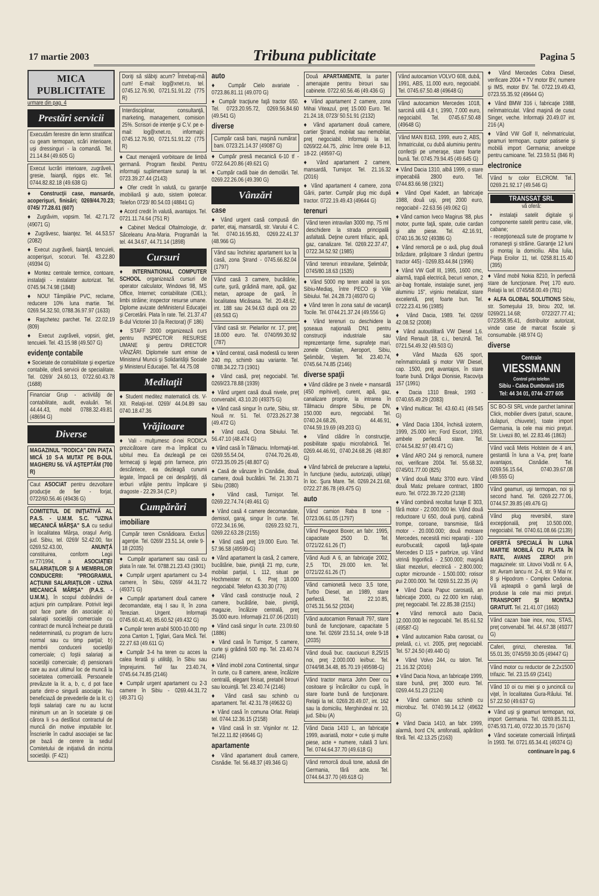17 martie 2003 Tribuna publicitate Pagina 5
MICA PUBLICITATE
urmare din pag. 4
Prestări servicii
Executăm ferestre din lemn stratificat cu geam termopan, scări interioare, uşi dressinguri - la comandă. Tel. 21.14.84 (49.605 G)
Execut lucrări interioare, zugrăveli, gresie, faianţă, rigips etc. Tel. 0744.82.82.18 (49.638 G)
♦ Construcţii case, mansarde, acoperişuri, finisări; 0269/44.70.23; 0745/ 77.28.61 (607)
♦ Zugrăvim, vopsim. Tel. 42.71.72 (49071 G)
♦ Zugrăvesc, faianţez. Tel. 44.53.57 (2082)
♦ Execut zugrăveli, faianţă, tencuieli, acoperişuri, scocuri. Tel. 43.22.80 (49394 G)
♦ Montez centrale termice, contoare, instalaţii - instalator autorizat. Tel. 0745.94.74.98 (1848)
♦ NOU! Tâmplărie PVC, reclame, reducere 10% luna martie. Tel. 0269.54.32.50, 0788.36.97.97 (1633)
♦ Raşchetez parchet. Tel. 22.02.19 (809)
♦ Execut zugrăveli, vopsiri, glet, tencuieli. Tel. 43.15.98 (49.507 G)
evidenţe contabile
♦ Societate de contabilitate şi expertize contabile, oferă servicii de specialitate. Tel. 0269/ 24.60.13, 0722.60.43.78 (1688)
Financiar Grup - activităţi de contabilitate, audit, evaluări. Tel. 44.44.43, mobil 0788.32.49.81 (48694 G)
Diverse
MAGAZINUL "RODICA" DIN PIAŢA MICĂ 10 S-A MUTAT PE B-DUL MAGHERU 56. VĂ AŞTEPTĂM (700 R)
Caut ASOCIAT pentru dezvoltare producţie de fier - forjat, 0722/60.56.46 (49436 G)
COMITETUL DE INIŢIATIVĂ AL P.A.S. - U.M.M. S.C. "UZINA MECANICĂ MÂRŞA" S.A cu sediul în localitatea Mârşa, oraşul Avrig, jud. Sibiu, tel. 0269/ 52.42.00, fax 0269.52.43.00, ANUNŢĂ constituirea, conform Legii nr.77/1994, a ASOCIAŢIEI SALARIAŢILOR ŞI A MEMBRILOR CONDUCERII: "PROGRAMUL ACŢIUNII SALARIAŢILOR - UZINA MECANICĂ MÂRŞA" (P.A.S. - U.M.M.), în scopul dobândirii de acţiuni prin cumpărare. Potrivit legii pot face parte din asociaţie: a) salariaţii societăţii comerciale cu contract de muncă încheiat pe durată nedeterminată, cu program de lucru normal sau cu timp parţial; b) membrii conducerii societăţii comerciale; c) foştii salariaţi ai societăţii comerciale; d) pensionarii care au avut ultimul loc de muncă la societatea comercială. Persoanele prevăzute la lit. a, b, c, d pot face parte dintr-o singură asociaţie. Nu beneficiază de prevederile de la lit. c) foştii salariaţi care nu au lucrat minimum un an în societate şi cei cărora li s-a desfăcut contractul de muncă din motive imputabile lor. Înscrierile în cadrul asociaţiei se fac pe bază de cerere la sediul Comitetului de iniţiativă din incinta societăţii. (F 421)
Doriţi să slăbiţi acum? Întrebaţi-mă cum! E-mail: log@xnet.ro, tel. 0745.12.76.90, 0721.51.91.22 (775 R)
Interdisciplinar, consultanţă, marketing, management, comision 25%. Scrisori de intenţie şi C.V. pe e-mail: log@xnet.ro, informaţii: 0745.12.76.90, 0721.51.91.22 (775 R)
♦ Caut menajeră vorbitoare de limbă germană. Program flexibil. Pentru informaţii suplimentare sunaţi la tel. 0723.39.27.44 (2143)
♦ Ofer credit în valută, cu garanţie imobiliară şi auto, sistem ipotecar. Telefon 0723/ 80.54.03 (48841 G)
♦ Acord credit în valută, avantajos. Tel. 0721.11.74.64 (751 R)
♦ Cabinet Medical Oftalmologie, dr. Săceleanu Ana-Maria. Programări la tel. 44.34.67, 44.71.14 (1898)
Cursuri
♦ INTERNATIONAL COMPUTER SCHOOL organizează cursuri de operator calculator, Windows 98, MS Office, Internet; contabilitate (CIEL); limbi străine; inspector resurse umane. Diplome avizate deMinisterul Educaţiei şi Cercetării. Plata în rate. Tel. 21.37.47 B-dul Victoriei 10 (la Rectorat) (F 186)
♦ STAFF 2000 organizează curs pentru INSPECTOR RESURSE UMANE şi pentru DIRECTOR VÂNZĂRI. Diplomele sunt emise de Ministerul Muncii şi Solidarităţii Sociale şi Ministerul Educaţiei. Tel. 44.75.08
Meditaţii
♦ Student meditez matematică cls. V-XII. Relaţii-tel. 0269/ 44.04.89 sau 0740.18.47.36
Vrăjitoare
♦ Vali - mulţumesc d-nei RODICA prezicătoare care m-a împăcat cu iubitul meu. Ea dezleagă pe cei fermecaţi şi legaţi prin farmece, prin descântece, ea dezleagă cununii legate, împacă pe cei despărţiţi, dă ierburi vrăjite pentru împăcare şi dragoste - 22.29.34 (C.P.)
Cumpărări
imobiliare
Cumpăr teren Cisnădioara. Exclus agenţie. Tel. 0269/ 23.51.14, orele 9-18 (2035)
♦ Cumpăr apartament sau casă cu plata în rate. Tel. 0788.21.23.43 (1901)
♦ Cumpăr urgent apartament cu 3-4 camere, în Sibiu, 0269/ 44.31.72 (49371 G)
♦ Cumpăr apartament două camere decomandate, etaj I sau II, în zona Terezian. Urgent. Informaţii 0745.60.41.40, 85.60.52 (49.432 G)
♦ Cumpăr teren arabil 5000-10.000 mp zona Canton 1, Ţiglari, Gara Mică. Tel. 22.27.63 (49.611 G)
♦ Cumpăr 3-4 ha teren cu acces la calea ferată şi utilităţi, în Sibiu sau împrejurimi. Tel/ fax 23.40.74, 0745.64.74.85 (2146)
♦ Cumpăr urgent apartament cu 2-3 camere în Sibiu - 0269.44.31.72 (49.371 G)
auto
♦ Cumpăr Cielo avariate - 0723.86.81.11 (49.070 G)
♦ Cumpăr tracţiune faţă tractor 650. Tel. 0723.20.95.72, 0269.56.84.60 (49.541 G)
diverse
Cumpăr casă bani, maşină numărat bani. 0723.21.14.37 (49087 G)
♦ Cumpăr presă mecanică 6-10 tf - 0722.64.20.86 (49.621 G)
♦ Cumpăr cadă baie din demolări. Tel. 0269.22.26.06 (49.390 G)
Vânzări
case
♦ Vând urgent casă compusă din parter, etaj, mansardă, str. Varului 4 C. Tel. 0740.16.95.83, 0269.22.41.37 (48.966 G)
Vând sau închiriez apartament lux la casă, zona Ştrand - 0745.66.82.04 (1797)
Vând casă 3 camere, bucătărie, curte, şură, grădină mare, apă, gaz metan, aproape de gară, în localitatea Micăsasa. Tel. 20.48.62, int. 188 sau 24.94.63 după ora 20 (49.563 G)
Vând casă str. Pielarilor nr. 17, preţ 18.000 euro. Tel. 0740/99.30.92 (787)
♦ Vând central, casă modestă cu teren 240 mp, schimb sau variante. Tel. 0788.34.22.73 (1901)
♦ Vând casă, preţ negociabil. Tel. 0269/23.78.88 (1939)
♦ Vând urgent casă două nivele, preţ convenabil, 43.10.20 (49375 G)
♦ Vând casă singur în curte, Sibiu, str. Nouă nr. 51. Tel. 0723.26.27.38 (49.472 G)
♦ Vând casă, Ocna Sibiului. Tel. 56.47.10 (48.474 G)
♦ Vând casă în Tălmaciu. Informaţii-tel. 0269.55.54.04, 0744.70.26.49, 0723.35.09.25 (48.807 G)
♦ Casă de vânzare în Cisnădie, două camere, două bucătării. Tel. 21.30.71 Sibiu (2080)
♦ Vând casă, Turnişor. Tel. 0269.22.74.74 (49.461 G)
♦ Vând casă 4 camere decomandate, demisol, garaj, singur în curte. Tel. 0722.34.16.96, 0269.23.92.71, 0269.22.63.28 (2155)
♦ Vând casă preţ 19.000 Euro. Tel. 57.96.58 (49599-G)
♦ Vând apartament la casă, 2 camere, bucătărie, baie, pivniţă 21 mp, curte, mobilat parţial, L 112, situat pe Hochmeister nr. 6. Preţ 18.000 negociabil. Telefon 43.30.30 (776)
♦ Vând casă construcţie nouă, 2 camere, bucătărie, baie, pivniţă, magazie, încălzire centrală, preţ 35.000 euro. Informaţii 21.07.06 (2010)
♦ Vând casă singur în curte. 23.09.60 (1886)
♦ Vând casă în Turnişor, 5 camere, curte şi grădină 500 mp. Tel. 23.40.74 (2146)
♦ Vând imobil zona Continental, singur în curte, cu 8 camere, anexe, încălzire centrală, elegant finisat, pretabil birouri sau locuinţă. Tel. 23.40.74 (2146)
♦ Vând casă sau schimb cu apartament. Tel. 42.31.78 (49632 G)
♦ Vând casă în comuna Orlat. Relaţii tel. 0744.12.36.15 (2158)
♦ Vând casă în str. Vişinilor nr. 12. Tel.22.11.82 (49646 G)
apartamente
♦ Vând apartament două camere, Cisnădie. Tel. 56.48.37 (49.346 G)
Două APARTAMENTE, la parter amenajate pentru birouri sau cabinete. 0722.60.56.46 (49.436 G)
♦ Vând apartament 2 camere, zona Mihai Viteazul, preţ 15.000 Euro. Tel. 21.24.18, 0723/ 50.51.91 (2132)
♦ Vând apartament două camere, cartier Ştrand, mobilat sau nemobilat, preţ negociabil. Informaţii la tel. 0269/22.44.75, zilnic între orele 8-13, 18-22. (49597-G)
♦ Vând apartament 2 camere, mansardă, Turnişor. Tel. 21.16.32 (2016)
♦ Vând apartament 4 camere, zona Gării, parter. Cumpăr plug mic după tractor. 0722.19.49.43 (49644 G)
terenuri
Vând teren intravilan 3000 mp, 75 ml deschidere la strada principală asfaltată. Deţine curent trifazic, apă, gaz, canalizare. Tel. 0269.22.37.47, 0722.34.52.92 (1985)
Vând terenuri intravilane, Şelimbăr, 0745/80.18.63 (1535)
♦ Vând 5000 mp teren arabil la şos. Sibiu-Mediaş, între PECO şi Viile Sibiului. Tel. 24.28.73 (49370 G)
♦ Vând teren în zona satul de vacanţă Tocile. Tel. 0744.21.37.24 (49.556 G)
♦ Vând terenuri cu deschidere la şoseaua naţională DN1 pentru construcţii industriale sau reprezentanţe firme, suprafeţe mari, zonele Cristian, Aeroport, Sibiu, Şelimbăr, Veştem. Tel. 23.40.74, 0745.64.74.85 (2146)
diverse spaţii
♦ Vând clădire pe 3 nivele + mansardă (450 mp/nivel), curent, apă, gaz, canalizare proprie, la intrarea în Tălmaciu dinspre Sibiu, pe DN, 150.000 euro, negociabil. Tel. 0740.24.68.26, 44.46.91, 0744.59.19.69 (49.203 G)
♦ Vând clădire în construcţie, posibilitate spaţiu microfabrică. Tel. 0269.44.46.91, 0740.24.68.26 (48.807 G)
♦ Vând fabrică de prelucrare a laptelui, în funcţiune (sediu, autorizaţii, utilaje) în loc. Şura Mare. Tel. 0269.24.21.68, 0722.27.86.78 (49.475 G)
auto
Vând camion Raba 8 tone - 0723.06.61.05 (1797)
Vând Peugeot Boxer, an fabr. 1995, capacitate 2500 D. Tel. 0721/22.61.26 (T)
Vând Audi A 6, an fabricaţie 2002, 2,5 TDI, 29.000 km. Tel. 0721/22.61.26 (T)
Vând camionetă Iveco 3,5 tone, Turbo Diesel, an 1989, stare perfectă. Tel. 22.10.85, 0745.31.56.52 (2034)
Vând autocamion Renault 797, stare bună de funcţionare, capacitate 5 tone. Tel. 0269/ 23.51.14, orele 9-18 (2035)
Vând două buc. cauciucuri 8,25/15 noi, preţ 2.000.000 lei/buc. Tel. 0744/98.34.48, 85.70.19 (49598-G)
Vând tractor marca John Deer cu cositoare şi încărcător cu cupă, în stare foarte bună de funcţionare. Relaţii la tel. 0269.20.49.07, int. 162 sau la domiciliu, Merghindeal nr. 10, jud. Sibiu (A)
Vând Dacia 1410 L, an fabricaţie 1999, avariată, motor + cutie şi multe piese, acte + numere, rulată 3 luni. Tel. 0744.64.37.70 (49.618 G)
Vând remorcă două tone, adusă din Germania, fără acte. Tel. 0744.64.37.70 (49.618 G)
Vând autocamion VOLVO 608, dubă, 1991, ABS, 11.000 euro, negociabil. Tel. 0745.67.50.48 (49648 G)
Vând autocamion Mercedes 1018, sarcină utilă 4,8 t, 1990, 7.000 euro, negociabil. Tel. 0745.67.50.48 (49648 G)
Vând MAN 8163, 1999, euro 2, ABS, înmatriculat, cu dubă aluminiu pentru confecţii pe umeraşe, stare foarte bună. Tel. 0745.79.94.45 (49.645 G)
♦ Vând Dacia 1310, albă 1999, o stare impecabilă 2800 euro. Tel. 0744.83.66.98 (1921)
♦ Vând Opel Kadett, an fabricaţie 1988, două uşi, preţ 2000 euro, negociabil - 22.63.56 (49.062 G)
♦ Vând camion Iveco Magirus '88, plus motor, punte faţă, spate, cutie cardan şi alte piese. Tel. 42.16.91, 0740.16.36.92 (49386 G)
♦ Vând remorcă pe o axă, plug două brăzdare, prăşitoare 3 rânduri (pentru tractor 445) - 0269.83.44.84 (1996)
♦ Vând VW Golf III, 1995, 1600 cmc, alarmă, trapă electrică, becuri xenon, 2 air-bag frontale, instalaţie sunet, jenţi aluminiu 15", vişiniu metalizat, stare excelentă, preţ foarte bun. Tel. 0722.23.41.96 (1985)
♦ Vând Dacia, 1989. Tel. 0269/ 42.08.52 (2008)
♦ Vând autoutilitară VW Diesel 1,6. Vând Renault 18, c.i., benzină. Tel. 0721.54.49.32 (49.503 G)
♦ Vând Mazda 626 sport, neînmatriculată şi motor VW Diesel, cap. 1500, preţ avantajos, în stare foarte bună. Drăgoi Dionisie, Racoviţa 157 (1991)
♦ Dacia 1310 Break, 1993 - 0740.65.49.29 (2083)
♦ Vând multicar. Tel. 43.60.41 (49.545 G)
♦ Vând Dacia 1304, închisă izoterm, 1999, 25.000 km; Ford Escort, 1993, ambele perfectă stare. Tel. 0744.54.82.97 (49.471 G)
♦ Vând ARO 244 şi remorcă, numere noi, verificare 2004. Tel. 55.68.32, 0745/01.77.00 (825)
♦ Vând două Matiz 3700 euro. Vând două Matiz preluare contract, 1800 euro. Tel. 0722.39.72.20 (2138)
♦ Vând combină recoltat furaje E 303, fără motor - 22.000.000 lei. Vând două reductoare U 650, două punţi, cabină trompe, coroane, transmisie, fără motor - 20.000.000; două motoare Mercedes, necesită mici reparaţii - 100 euro/bucată; capotă faţă-spate Mercedes D 115 + parbrize, uşi. Vând vitrină frigorifică - 2.500.000; maşină tăiat mezeluri, electrică - 2.800.000; cuptor microunde - 1.500.000; rotisor pui 2.000.000. Tel. 0269.51.22.35 (A)
♦ Vând Dacia Papuc carosată, an fabricaţie 2000, cu 22.000 km rulaţi, preţ negociabil. Tel. 22.85.38 (2151)
♦ Vând remorcă auto Dacia, 12.000.000 lei negociabil. Tel. 85.61.52 (49587-G)
♦ Vând autocamion Raba carosat, cu prelată, c.i, v.t. 2005, preţ negociabil. Tel. 57.24.50 (49.440 G)
♦ Vând Volvo 244, cu talon. Tel. 21.16.32 (2016)
♦ Vând Dacia Nova, an fabricaţie 1999, stare bună, preţ 3000 euro. Tel. 0269.44.51.23 (2124)
♦ Vând camion sau schimb cu microbuz. Tel. 0740.99.14.12 (49632 G)
♦ Vând Dacia 1410, an fabr. 1999, alarmă, bord CN, antifonată, apărători fibră. Tel. 42.13.25 (2163)
♦ Vând Mercedes Cobra Diesel, verificare 2004 + TV motor BV, numere şi IMS, motor BV. Tel. 0722.19.49.43, 0723.55.35.92 (49644 G)
♦ Vând BMW 316 i, fabricaţie 1988, neînmatriculat. Vând maşină de cusut Singer, veche. Informaţii 20.49.07 int. 216 (A)
♦ Vând VW Golf II, neînmatriculat, geamuri termopan, cuptor patiserie şi mobilă import Germania; anvelope pentru camioane. Tel. 23.59.51 (846 R)
electronice
Vând tv color ELCROM. Tel. 0269.21.92.17 (49.546 G)
TRANSSAT SRL
vă oferă:
• instalaţii satelit digitale şi componente satelit pentru case, vile, cabane;
- recepţionează sute de programe tv romaneşti şi străine. Garanţie 12 luni şi montaj la domiciliu. Alba Iulia, Piaţa Eroilor 11, tel. 0258.81.15.40 (395)
♦ Vând mobil Nokia 8210, în perfectă stare de funcţionare. Preţ 170 euro. Relaţii la tel. 0745/58.00.49 (781)
♦ ALFA GLOBAL SOLUTIONS Sibiu, str. Someşului 19, birou 202, tel. 0269/21.14.68; 0722/27.77.41; 0723/58.95.41, distribuitor autorizat, vinde case de marcat fiscale şi consumabile. (48.974 G)
diverse
Centrale
VIESSMANN
Control prin telefon
Sibiu - Calea Dumbravii 105
Tel: 44 34 01, 0744 -277 605
SC BO-SI SRL vinde parchet laminat Click, mobilier divers (paturi, scaune, dulapuri, chiuvete), toate import Germania, la cele mai mici preţuri. Str. Livezii 80, tel. 22.83.46 (1863)
Vând vacă Metis Holstein de 4 ani, gestantă în luna a V-a, preţ foarte avantajos, Cisnădie. Tel. 0269.56.15.64, 0740.39.67.08 (49.555 G)
Vând geamuri, uşi termopan, noi şi second hand. Tel. 0269.22.77.06, 0744.57.39.85 (49.476 G)
Vând plug reversibil, stare excepţională, preţ 10.500.000, negociabil. Tel. 0740.61.08.66 (2139)
OFERTĂ SPECIALĂ ÎN LUNA MARTIE MOBILĂ CU PLATA ÎN RATE, AVANS ZERO! prin magazinele: str. Litovoi Vodă nr. 6 A, str. Avram Iancu nr. 2-4, str. 9 Mai nr. 8 şi Hipodrom - Complex Cedonia. Vă aşteaptă o gamă largă de produse la cele mai mici preţuri. TRANSPORT ŞI MONTAJ GRATUIT. Tel. 21.41.07 (1663)
Vând cazan baie inox, nou, STAS, preţ convenabil. Tel. 44.67.38 (49377 G)
Caferi, grinzi, cherestea. Tel. 55.01.35; 0745/59.30.05 (49447 G)
Vând motor cu reductor de 2,2x1500 trifazic. Tel. 23.15.69 (2141)
Vând 10 oi cu miei şi o juncincă cu viţel, în localitatea Gura-Râului. Tel. 57.22.50 (49.637 G)
♦ Vând uşi şi geamuri termopan, noi, import Germania. Tel. 0269.85.31.11, 0745.93.71.40, 0722.30.15.70 (1674)
♦ Vând societate comercială înfiinţată în 1993. Tel. 0721.65.34.41 (49374 G)
continuare în pag. 6